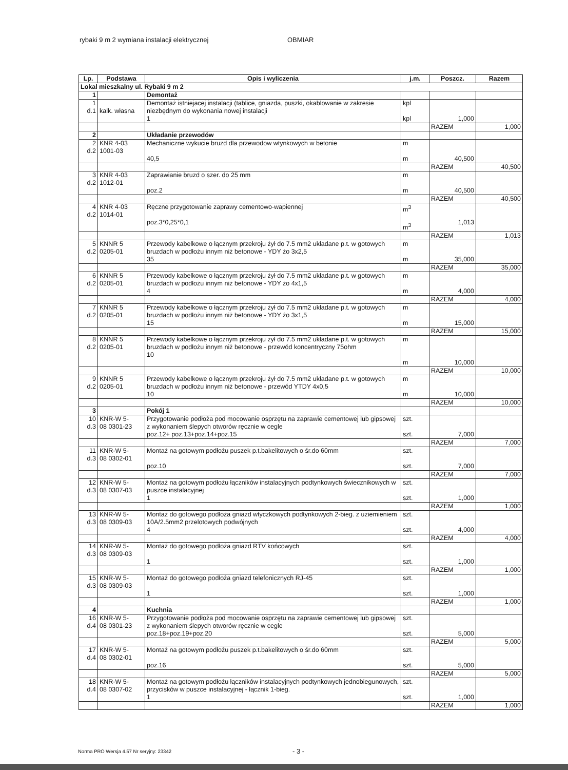rybaki 9 m 2 wymiana instalacji elektrycznej OBMIAR
| Lp. | Podstawa | Opis i wyliczenia | j.m. | Poszcz. | Razem |
| --- | --- | --- | --- | --- | --- |
| Lokal mieszkalny ul. Rybaki 9 m 2 | | | | | |
| 1 | | Demontaż | | | |
| 1 d.1 | kalk. własna | Demontaż istniejacej instalacji (tablice, gniazda, puszki, okablowanie w zakresie niezbędnym do wykonania nowej instalacji 1 | kpl kpl | 1,000 | |
| | | | | RAZEM | 1,000 |
| 2 | | Układanie przewodów | | | |
| 2 d.2 | KNR 4-03 1001-03 | Mechaniczne wykucie bruzd dla przewodow wtynkowych w betonie 40,5 | m m | 40,500 | |
| | | | | RAZEM | 40,500 |
| 3 d.2 | KNR 4-03 1012-01 | Zaprawianie bruzd o szer. do 25 mm poz.2 | m m | 40,500 | |
| | | | | RAZEM | 40,500 |
| 4 d.2 | KNR 4-03 1014-01 | Ręczne przygotowanie zaprawy cementowo-wapiennej poz.3*0,25*0,1 | m<sup>3</sup> m<sup>3</sup> | 1,013 | |
| | | | | RAZEM | 1,013 |
| 5 d.2 | KNNR 5 0205-01 | Przewody kabelkowe o łącznym przekroju żył do 7.5 mm2 układane p.t. w gotowych bruzdach w podłożu innym niż betonowe - YDY żo 3x2,5 35 | m m | 35,000 | |
| | | | | RAZEM | 35,000 |
| 6 d.2 | KNNR 5 0205-01 | Przewody kabelkowe o łącznym przekroju żył do 7.5 mm2 układane p.t. w gotowych bruzdach w podłożu innym niż betonowe - YDY żo 4x1,5 4 | m m | 4,000 | |
| | | | | RAZEM | 4,000 |
| 7 d.2 | KNNR 5 0205-01 | Przewody kabelkowe o łącznym przekroju żył do 7.5 mm2 układane p.t. w gotowych bruzdach w podłożu innym niż betonowe - YDY żo 3x1,5 15 | m m | 15,000 | |
| | | | | RAZEM | 15,000 |
| 8 d.2 | KNNR 5 0205-01 | Przewody kabelkowe o łącznym przekroju żył do 7.5 mm2 układane p.t. w gotowych bruzdach w podłożu innym niż betonowe - przewód koncentryczny 75ohm 10 | m m | 10,000 | |
| | | | | RAZEM | 10,000 |
| 9 d.2 | KNNR 5 0205-01 | Przewody kabelkowe o łącznym przekroju żył do 7.5 mm2 układane p.t. w gotowych bruzdach w podłożu innym niż betonowe - przewód YTDY 4x0,5 10 | m m | 10,000 | |
| | | | | RAZEM | 10,000 |
| 3 | | Pokój 1 | | | |
| 10 d.3 | KNR-W 5- 08 0301-23 | Przygotowanie podłoża pod mocowanie osprzętu na zaprawie cementowej lub gipsowej z wykonaniem ślepych otworów ręcznie w cegle poz.12+ poz.13+poz.14+poz.15 | szt. szt. | 7,000 | |
| | | | | RAZEM | 7,000 |
| 11 d.3 | KNR-W 5- 08 0302-01 | Montaż na gotowym podłożu puszek p.t.bakelitowych o śr.do 60mm poz.10 | szt. szt. | 7,000 | |
| | | | | RAZEM | 7,000 |
| 12 d.3 | KNR-W 5- 08 0307-03 | Montaż na gotowym podłożu łączników instalacyjnych podtynkowych świecznikowych w puszce instalacyjnej 1 | szt. szt. | 1,000 | |
| | | | | RAZEM | 1,000 |
| 13 d.3 | KNR-W 5- 08 0309-03 | Montaż do gotowego podłoża gniazd wtyczkowych podtynkowych 2-bieg. z uziemieniem 10A/2.5mm2 przelotowych podwójnych 4 | szt. szt. | 4,000 | |
| | | | | RAZEM | 4,000 |
| 14 d.3 | KNR-W 5- 08 0309-03 | Montaż do gotowego podłoża gniazd RTV końcowych 1 | szt. szt. | 1,000 | |
| | | | | RAZEM | 1,000 |
| 15 d.3 | KNR-W 5- 08 0309-03 | Montaż do gotowego podłoża gniazd telefonicznych RJ-45 1 | szt. szt. | 1,000 | |
| | | | | RAZEM | 1,000 |
| 4 | | Kuchnia | | | |
| 16 d.4 | KNR-W 5- 08 0301-23 | Przygotowanie podłoża pod mocowanie osprzętu na zaprawie cementowej lub gipsowej z wykonaniem ślepych otworów ręcznie w cegle poz.18+poz.19+poz.20 | szt. szt. | 5,000 | |
| | | | | RAZEM | 5,000 |
| 17 d.4 | KNR-W 5- 08 0302-01 | Montaż na gotowym podłożu puszek p.t.bakelitowych o śr.do 60mm poz.16 | szt. szt. | 5,000 | |
| | | | | RAZEM | 5,000 |
| 18 d.4 | KNR-W 5- 08 0307-02 | Montaż na gotowym podłożu łączników instalacyjnych podtynkowych jednobiegunowych, przycisków w puszce instalacyjnej - łącznik 1-bieg. 1 | szt. szt. | 1,000 | |
| | | | | RAZEM | 1,000 |
Norma PRO Wersja 4.57 Nr seryjny: 23342
- 3 -